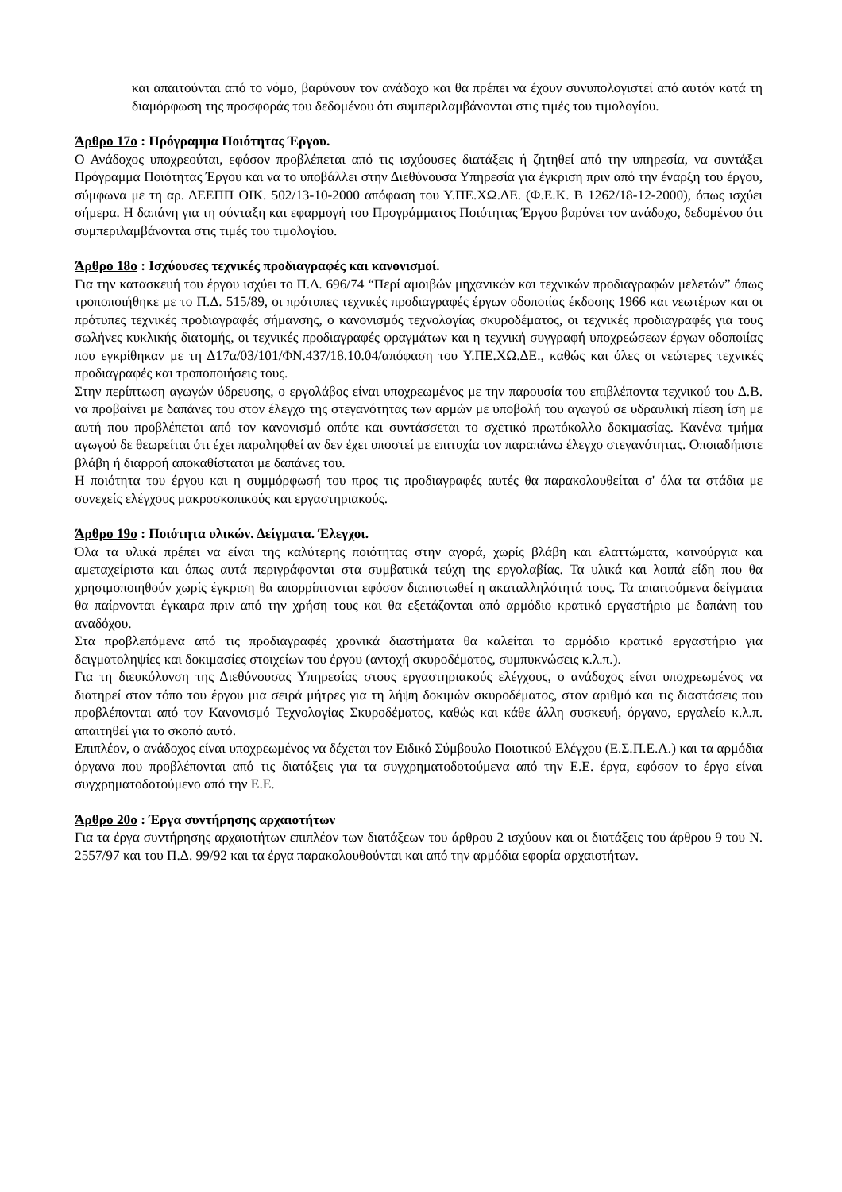και απαιτούνται από το νόμο, βαρύνουν τον ανάδοχο και θα πρέπει να έχουν συνυπολογιστεί από αυτόν κατά τη διαμόρφωση της προσφοράς του δεδομένου ότι συμπεριλαμβάνονται στις τιμές του τιμολογίου.
Άρθρο 17ο : Πρόγραμμα Ποιότητας Έργου.
Ο Ανάδοχος υποχρεούται, εφόσον προβλέπεται από τις ισχύουσες διατάξεις ή ζητηθεί από την υπηρεσία, να συντάξει Πρόγραμμα Ποιότητας Έργου και να το υποβάλλει στην Διεθύνουσα Υπηρεσία για έγκριση πριν από την έναρξη του έργου, σύμφωνα με τη αρ. ΔΕΕΠΠ ΟΙΚ. 502/13-10-2000 απόφαση του Υ.ΠΕ.ΧΩ.ΔΕ. (Φ.Ε.Κ. Β 1262/18-12-2000), όπως ισχύει σήμερα. Η δαπάνη για τη σύνταξη και εφαρμογή του Προγράμματος Ποιότητας Έργου βαρύνει τον ανάδοχο, δεδομένου ότι συμπεριλαμβάνονται στις τιμές του τιμολογίου.
Άρθρο 18ο : Ισχύουσες τεχνικές προδιαγραφές και κανονισμοί.
Για την κατασκευή του έργου ισχύει το Π.Δ. 696/74 “Περί αμοιβών μηχανικών και τεχνικών προδιαγραφών μελετών” όπως τροποποιήθηκε με το Π.Δ. 515/89, οι πρότυπες τεχνικές προδιαγραφές έργων οδοποιίας έκδοσης 1966 και νεωτέρων και οι πρότυπες τεχνικές προδιαγραφές σήμανσης, ο κανονισμός τεχνολογίας σκυροδέματος, οι τεχνικές προδιαγραφές για τους σωλήνες κυκλικής διατομής, οι τεχνικές προδιαγραφές φραγμάτων και η τεχνική συγγραφή υποχρεώσεων έργων οδοποιίας που εγκρίθηκαν με τη Δ17α/03/101/ΦΝ.437/18.10.04/απόφαση του Υ.ΠΕ.ΧΩ.ΔΕ., καθώς και όλες οι νεώτερες τεχνικές προδιαγραφές και τροποποιήσεις τους.
Στην περίπτωση αγωγών ύδρευσης, ο εργολάβος είναι υποχρεωμένος με την παρουσία του επιβλέποντα τεχνικού του Δ.Β. να προβαίνει με δαπάνες του στον έλεγχο της στεγανότητας των αρμών με υποβολή του αγωγού σε υδραυλική πίεση ίση με αυτή που προβλέπεται από τον κανονισμό οπότε και συντάσσεται το σχετικό πρωτόκολλο δοκιμασίας. Κανένα τμήμα αγωγού δε θεωρείται ότι έχει παραληφθεί αν δεν έχει υποστεί με επιτυχία τον παραπάνω έλεγχο στεγανότητας. Οποιαδήποτε βλάβη ή διαρροή αποκαθίσταται με δαπάνες του.
Η ποιότητα του έργου και η συμμόρφωσή του προς τις προδιαγραφές αυτές θα παρακολουθείται σ' όλα τα στάδια με συνεχείς ελέγχους μακροσκοπικούς και εργαστηριακούς.
Άρθρο 19ο : Ποιότητα υλικών. Δείγματα. Έλεγχοι.
Όλα τα υλικά πρέπει να είναι της καλύτερης ποιότητας στην αγορά, χωρίς βλάβη και ελαττώματα, καινούργια και αμεταχείριστα και όπως αυτά περιγράφονται στα συμβατικά τεύχη της εργολαβίας. Τα υλικά και λοιπά είδη που θα χρησιμοποιηθούν χωρίς έγκριση θα απορρίπτονται εφόσον διαπιστωθεί η ακαταλληλότητά τους. Τα απαιτούμενα δείγματα θα παίρνονται έγκαιρα πριν από την χρήση τους και θα εξετάζονται από αρμόδιο κρατικό εργαστήριο με δαπάνη του αναδόχου.
Στα προβλεπόμενα από τις προδιαγραφές χρονικά διαστήματα θα καλείται το αρμόδιο κρατικό εργαστήριο για δειγματοληψίες και δοκιμασίες στοιχείων του έργου (αντοχή σκυροδέματος, συμπυκνώσεις κ.λ.π.).
Για τη διευκόλυνση της Διεθύνουσας Υπηρεσίας στους εργαστηριακούς ελέγχους, ο ανάδοχος είναι υποχρεωμένος να διατηρεί στον τόπο του έργου μια σειρά μήτρες για τη λήψη δοκιμών σκυροδέματος, στον αριθμό και τις διαστάσεις που προβλέπονται από τον Κανονισμό Τεχνολογίας Σκυροδέματος, καθώς και κάθε άλλη συσκευή, όργανο, εργαλείο κ.λ.π. απαιτηθεί για το σκοπό αυτό.
Επιπλέον, ο ανάδοχος είναι υποχρεωμένος να δέχεται τον Ειδικό Σύμβουλο Ποιοτικού Ελέγχου (Ε.Σ.Π.Ε.Λ.) και τα αρμόδια όργανα που προβλέπονται από τις διατάξεις για τα συγχρηματοδοτούμενα από την Ε.Ε. έργα, εφόσον το έργο είναι συγχρηματοδοτούμενο από την Ε.Ε.
Άρθρο 20ο : Έργα συντήρησης αρχαιοτήτων
Για τα έργα συντήρησης αρχαιοτήτων επιπλέον των διατάξεων του άρθρου 2 ισχύουν και οι διατάξεις του άρθρου 9 του Ν. 2557/97 και του Π.Δ. 99/92 και τα έργα παρακολουθούνται και από την αρμόδια εφορία αρχαιοτήτων.